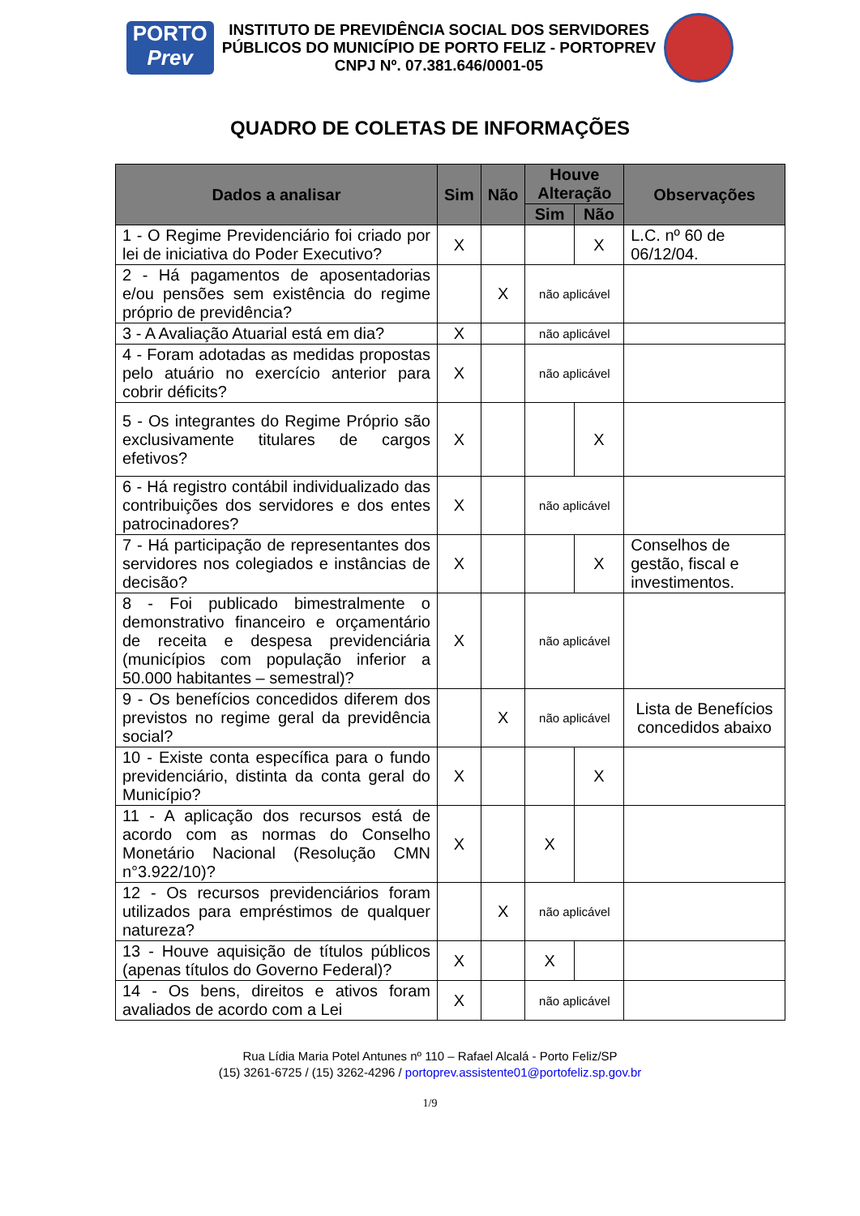PORTO
Prev
INSTITUTO DE PREVIDÊNCIA SOCIAL DOS SERVIDORES
PÚBLICOS DO MUNICÍPIO DE PORTO FELIZ - PORTOPREV
CNPJ Nº. 07.381.646/0001-05
QUADRO DE COLETAS DE INFORMAÇÕES
| Dados a analisar | Sim | Não | Houve Alteração | | Observações |
| --- | --- | --- | --- | --- | --- |
| | | | Sim | Não | |
| 1 - O Regime Previdenciário foi criado por lei de iniciativa do Poder Executivo? | X | | | X | L.C. nº 60 de 06/12/04. |
| 2 - Há pagamentos de aposentadorias e/ou pensões sem existência do regime próprio de previdência? | | X | não aplicável | | |
| 3 - A Avaliação Atuarial está em dia? | X | | não aplicável | | |
| 4 - Foram adotadas as medidas propostas pelo atuário no exercício anterior para cobrir déficits? | X | | não aplicável | | |
| 5 - Os integrantes do Regime Próprio são exclusivamente titulares de cargos efetivos? | X | | | X | |
| 6 - Há registro contábil individualizado das contribuições dos servidores e dos entes patrocinadores? | X | | não aplicável | | |
| 7 - Há participação de representantes dos servidores nos colegiados e instâncias de decisão? | X | | | X | Conselhos de gestão, fiscal e investimentos. |
| 8 - Foi publicado bimestralmente o demonstrativo financeiro e orçamentário de receita e despesa previdenciária (municípios com população inferior a 50.000 habitantes – semestral)? | X | | não aplicável | | |
| 9 - Os benefícios concedidos diferem dos previstos no regime geral da previdência social? | | X | não aplicável | | Lista de Benefícios concedidos abaixo |
| 10 - Existe conta específica para o fundo previdenciário, distinta da conta geral do Município? | X | | | X | |
| 11 - A aplicação dos recursos está de acordo com as normas do Conselho Monetário Nacional (Resolução CMN n°3.922/10)? | X | | X | | |
| 12 - Os recursos previdenciários foram utilizados para empréstimos de qualquer natureza? | | X | não aplicável | | |
| 13 - Houve aquisição de títulos públicos (apenas títulos do Governo Federal)? | X | | X | | |
| 14 - Os bens, direitos e ativos foram avaliados de acordo com a Lei | X | | não aplicável | | |
Rua Lídia Maria Potel Antunes nº 110 – Rafael Alcalá - Porto Feliz/SP
(15) 3261-6725 / (15) 3262-4296 / portoprev.assistente01@portofeliz.sp.gov.br
1/9